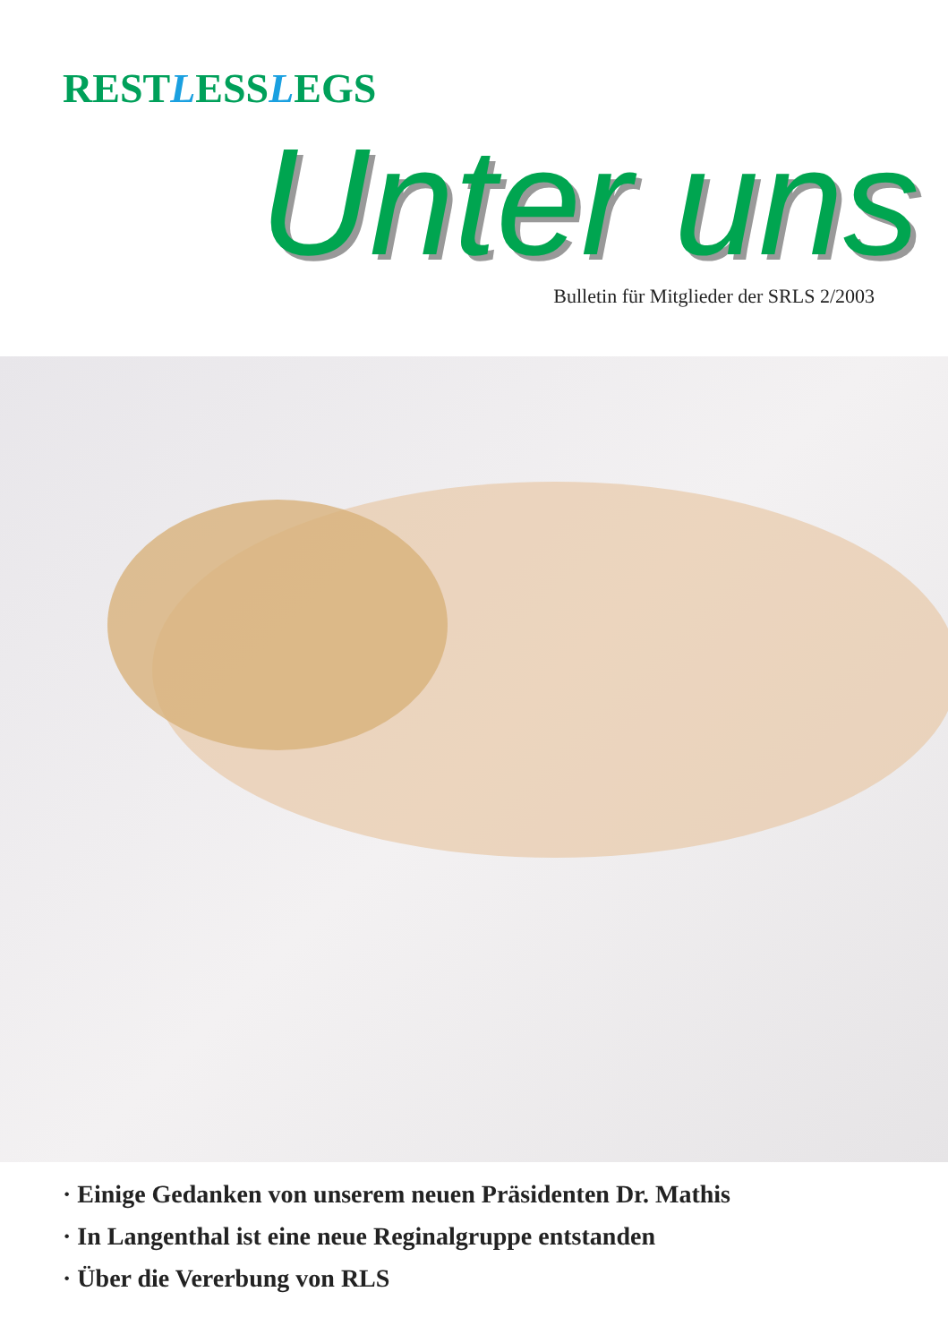RESTLESSLEGS
Unter uns
Bulletin für Mitglieder der SRLS 2/2003
· Einige Gedanken von unserem neuen Präsidenten Dr. Mathis
· In Langenthal ist eine neue Reginalgruppe entstanden
· Über die Vererbung von RLS